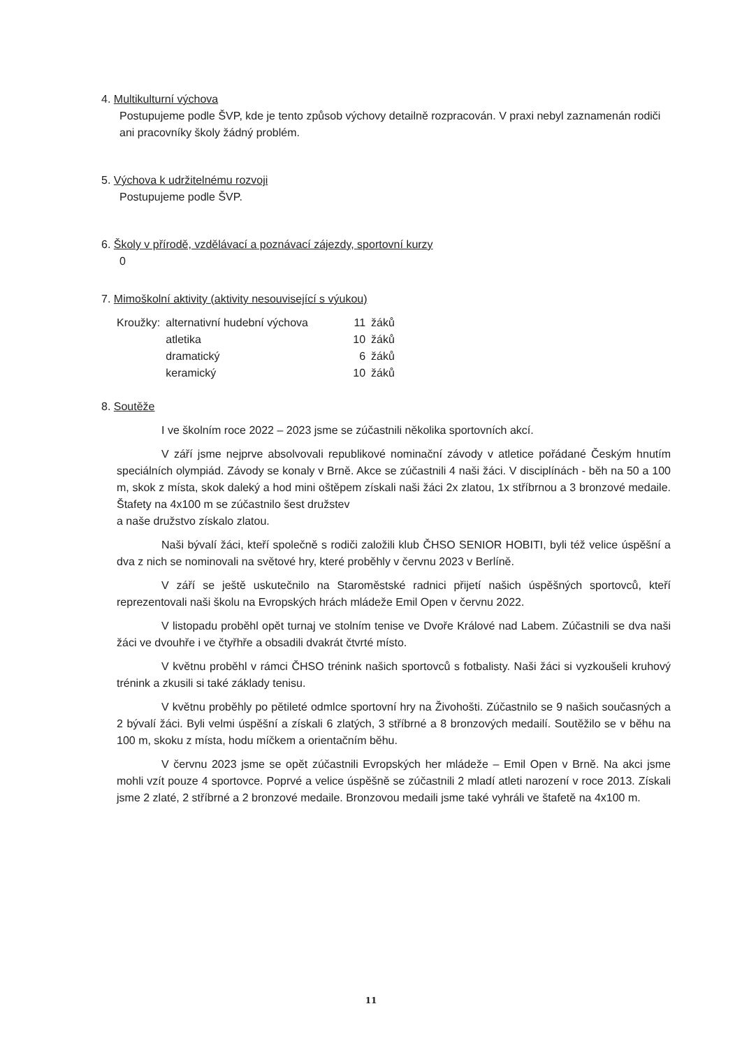4. Multikulturní výchova
Postupujeme podle ŠVP, kde je tento způsob výchovy detailně rozpracován. V praxi nebyl zaznamenán rodiči ani pracovníky školy žádný problém.
5. Výchova k udržitelnému rozvoji
Postupujeme podle ŠVP.
6. Školy v přírodě, vzdělávací a poznávací zájezdy, sportovní kurzy
0
7. Mimoškolní aktivity (aktivity nesouvisející s výukou)
| Kroužky: | alternativní hudební výchova | 11 | žáků |
| | atletika | 10 | žáků |
| | dramatický | 6 | žáků |
| | keramický | 10 | žáků |
8. Soutěže
I ve školním roce 2022 – 2023 jsme se zúčastnili několika sportovních akcí.
V září jsme nejprve absolvovali republikové nominační závody v atletice pořádané Českým hnutím speciálních olympiád. Závody se konaly v Brně. Akce se zúčastnili 4 naši žáci. V disciplínách - běh na 50 a 100 m, skok z místa, skok daleký a hod mini oštěpem získali naši žáci 2x zlatou, 1x stříbrnou a 3 bronzové medaile. Štafety na 4x100 m se zúčastnilo šest družstev
a naše družstvo získalo zlatou.
Naši bývalí žáci, kteří společně s rodiči založili klub ČHSO SENIOR HOBITI, byli též velice úspěšní a dva z nich se nominovali na světové hry, které proběhly v červnu 2023 v Berlíně.
V září se ještě uskutečnilo na Staroměstské radnici přijetí našich úspěšných sportovců, kteří reprezentovali naši školu na Evropských hrách mládeže Emil Open v červnu 2022.
V listopadu proběhl opět turnaj ve stolním tenise ve Dvoře Králové nad Labem. Zúčastnili se dva naši žáci ve dvouhře i ve čtyřhře a obsadili dvakrát čtvrté místo.
V květnu proběhl v rámci ČHSO trénink našich sportovců s fotbalisty. Naši žáci si vyzkoušeli kruhový trénink a zkusili si také základy tenisu.
V květnu proběhly po pětileté odmlce sportovní hry na Živohošti. Zúčastnilo se 9 našich současných a 2 bývalí žáci. Byli velmi úspěšní a získali 6 zlatých, 3 stříbrné a 8 bronzových medailí. Soutěžilo se v běhu na 100 m, skoku z místa, hodu míčkem a orientačním běhu.
V červnu 2023 jsme se opět zúčastnili Evropských her mládeže – Emil Open v Brně. Na akci jsme mohli vzít pouze 4 sportovce. Poprvé a velice úspěšně se zúčastnili 2 mladí atleti narození v roce 2013. Získali jsme 2 zlaté, 2 stříbrné a 2 bronzové medaile. Bronzovou medaili jsme také vyhráli ve štafetě na 4x100 m.
11